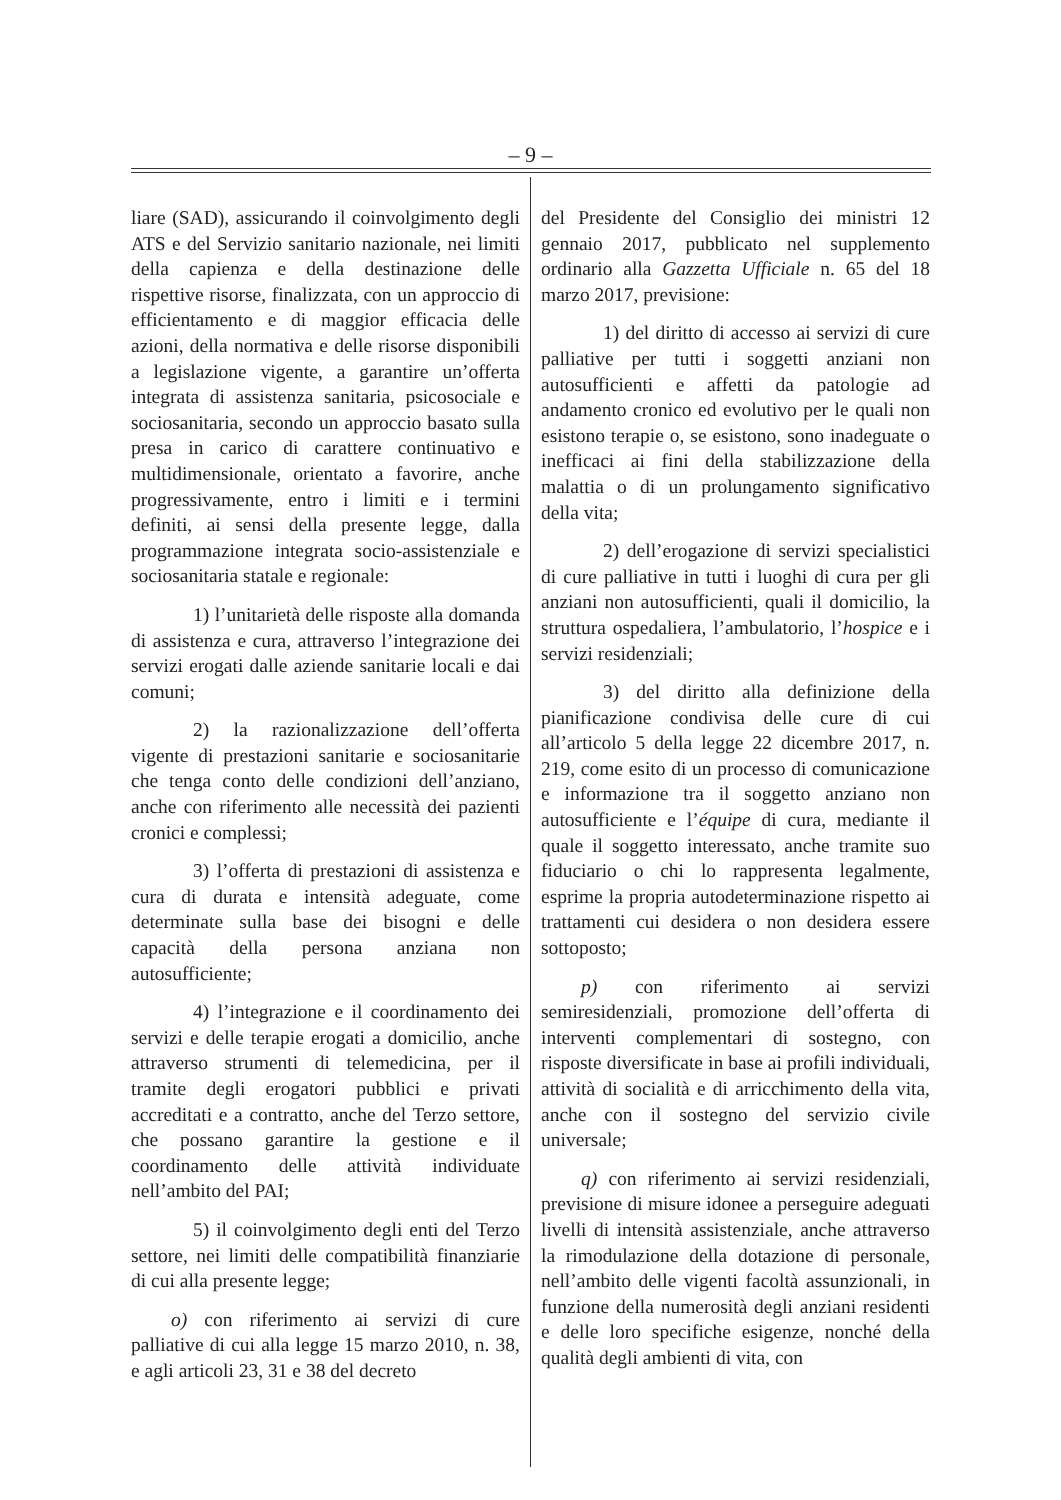– 9 –
liare (SAD), assicurando il coinvolgimento degli ATS e del Servizio sanitario nazionale, nei limiti della capienza e della destinazione delle rispettive risorse, finalizzata, con un approccio di efficientamento e di maggior efficacia delle azioni, della normativa e delle risorse disponibili a legislazione vigente, a garantire un’offerta integrata di assistenza sanitaria, psicosociale e sociosanitaria, secondo un approccio basato sulla presa in carico di carattere continuativo e multidimensionale, orientato a favorire, anche progressivamente, entro i limiti e i termini definiti, ai sensi della presente legge, dalla programmazione integrata socio-assistenziale e sociosanitaria statale e regionale:
1) l’unitarietà delle risposte alla domanda di assistenza e cura, attraverso l’integrazione dei servizi erogati dalle aziende sanitarie locali e dai comuni;
2) la razionalizzazione dell’offerta vigente di prestazioni sanitarie e sociosanitarie che tenga conto delle condizioni dell’anziano, anche con riferimento alle necessità dei pazienti cronici e complessi;
3) l’offerta di prestazioni di assistenza e cura di durata e intensità adeguate, come determinate sulla base dei bisogni e delle capacità della persona anziana non autosufficiente;
4) l’integrazione e il coordinamento dei servizi e delle terapie erogati a domicilio, anche attraverso strumenti di telemedicina, per il tramite degli erogatori pubblici e privati accreditati e a contratto, anche del Terzo settore, che possano garantire la gestione e il coordinamento delle attività individuate nell’ambito del PAI;
5) il coinvolgimento degli enti del Terzo settore, nei limiti delle compatibilità finanziarie di cui alla presente legge;
o) con riferimento ai servizi di cure palliative di cui alla legge 15 marzo 2010, n. 38, e agli articoli 23, 31 e 38 del decreto
del Presidente del Consiglio dei ministri 12 gennaio 2017, pubblicato nel supplemento ordinario alla Gazzetta Ufficiale n. 65 del 18 marzo 2017, previsione:
1) del diritto di accesso ai servizi di cure palliative per tutti i soggetti anziani non autosufficienti e affetti da patologie ad andamento cronico ed evolutivo per le quali non esistono terapie o, se esistono, sono inadeguate o inefficaci ai fini della stabilizzazione della malattia o di un prolungamento significativo della vita;
2) dell’erogazione di servizi specialistici di cure palliative in tutti i luoghi di cura per gli anziani non autosufficienti, quali il domicilio, la struttura ospedaliera, l’ambulatorio, l’hospice e i servizi residenziali;
3) del diritto alla definizione della pianificazione condivisa delle cure di cui all’articolo 5 della legge 22 dicembre 2017, n. 219, come esito di un processo di comunicazione e informazione tra il soggetto anziano non autosufficiente e l’équipe di cura, mediante il quale il soggetto interessato, anche tramite suo fiduciario o chi lo rappresenta legalmente, esprime la propria autodeterminazione rispetto ai trattamenti cui desidera o non desidera essere sottoposto;
p) con riferimento ai servizi semiresidenziali, promozione dell’offerta di interventi complementari di sostegno, con risposte diversificate in base ai profili individuali, attività di socialità e di arricchimento della vita, anche con il sostegno del servizio civile universale;
q) con riferimento ai servizi residenziali, previsione di misure idonee a perseguire adeguati livelli di intensità assistenziale, anche attraverso la rimodulazione della dotazione di personale, nell’ambito delle vigenti facoltà assunzionali, in funzione della numerosità degli anziani residenti e delle loro specifiche esigenze, nonché della qualità degli ambienti di vita, con